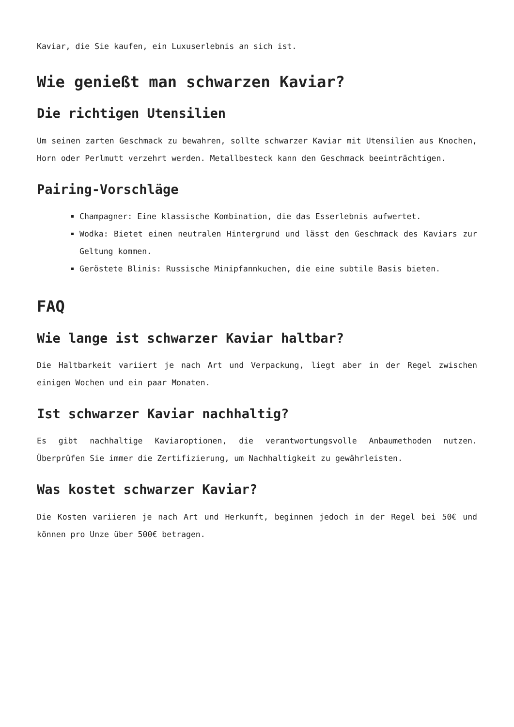Kaviar, die Sie kaufen, ein Luxuserlebnis an sich ist.
Wie genießt man schwarzen Kaviar?
Die richtigen Utensilien
Um seinen zarten Geschmack zu bewahren, sollte schwarzer Kaviar mit Utensilien aus Knochen, Horn oder Perlmutt verzehrt werden. Metallbesteck kann den Geschmack beeinträchtigen.
Pairing-Vorschläge
Champagner: Eine klassische Kombination, die das Esserlebnis aufwertet.
Wodka: Bietet einen neutralen Hintergrund und lässt den Geschmack des Kaviars zur Geltung kommen.
Geröstete Blinis: Russische Minipfannkuchen, die eine subtile Basis bieten.
FAQ
Wie lange ist schwarzer Kaviar haltbar?
Die Haltbarkeit variiert je nach Art und Verpackung, liegt aber in der Regel zwischen einigen Wochen und ein paar Monaten.
Ist schwarzer Kaviar nachhaltig?
Es gibt nachhaltige Kaviaroptionen, die verantwortungsvolle Anbaumethoden nutzen. Überprüfen Sie immer die Zertifizierung, um Nachhaltigkeit zu gewährleisten.
Was kostet schwarzer Kaviar?
Die Kosten variieren je nach Art und Herkunft, beginnen jedoch in der Regel bei 50€ und können pro Unze über 500€ betragen.